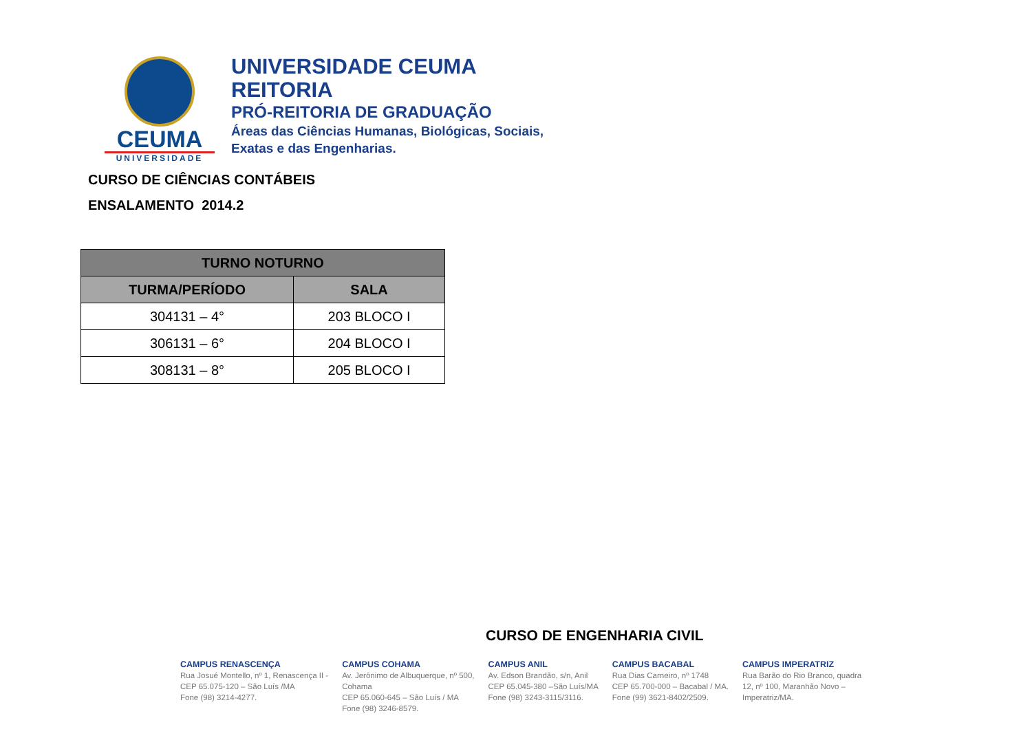CEUMA
UNIVERSIDADE
UNIVERSIDADE CEUMA
REITORIA
PRÓ-REITORIA DE GRADUAÇÃO
Áreas das Ciências Humanas, Biológicas, Sociais,
Exatas e das Engenharias.
CURSO DE CIÊNCIAS CONTÁBEIS
ENSALAMENTO 2014.2
| TURNO NOTURNO | |
| --- | --- |
| TURMA/PERÍODO | SALA |
| 304131 – 4° | 203 BLOCO I |
| 306131 – 6° | 204 BLOCO I |
| 308131 – 8° | 205 BLOCO I |
CURSO DE ENGENHARIA CIVIL
CAMPUS RENASCENÇA
Rua Josué Montello, nº 1, Renascença II -
CEP 65.075-120 – São Luís /MA
Fone (98) 3214-4277.
CAMPUS COHAMA
Av. Jerônimo de Albuquerque, nº 500,
Cohama
CEP 65.060-645 – São Luís / MA
Fone (98) 3246-8579.
CAMPUS ANIL
Av. Edson Brandão, s/n, Anil
CEP 65.045-380 –São Luís/MA
Fone (98) 3243-3115/3116.
CAMPUS BACABAL
Rua Dias Carneiro, nº 1748
CEP 65.700-000 – Bacabal / MA.
Fone (99) 3621-8402/2509.
CAMPUS IMPERATRIZ
Rua Barão do Rio Branco, quadra
12, nº 100, Maranhão Novo –
Imperatriz/MA.